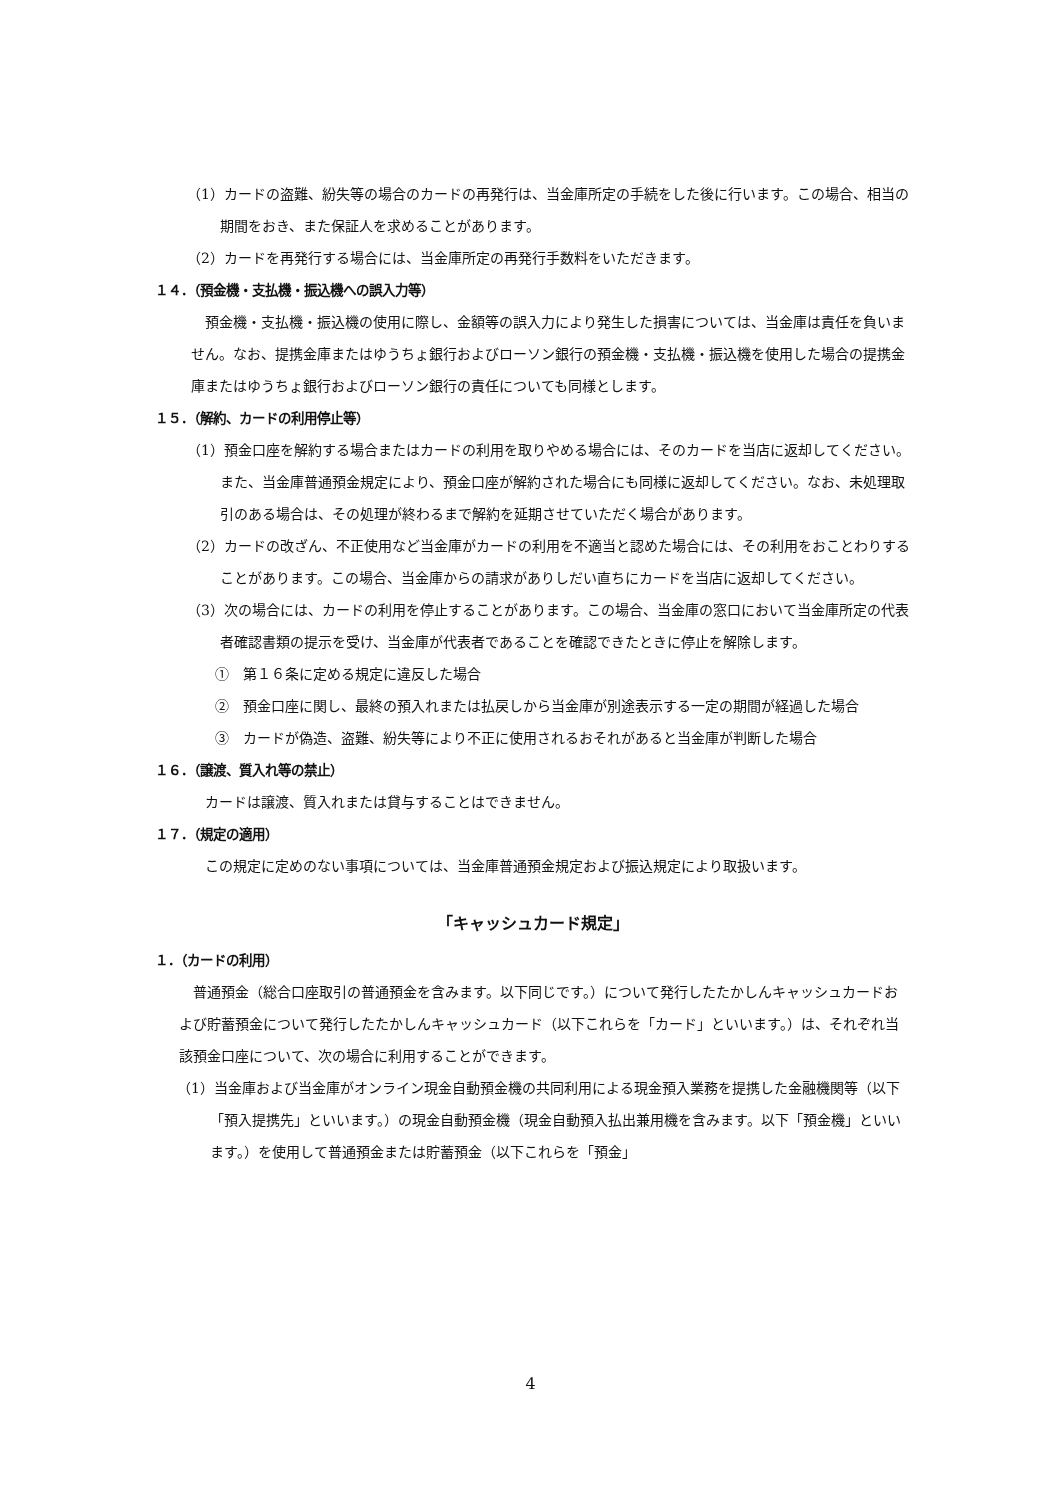（1）カードの盗難、紛失等の場合のカードの再発行は、当金庫所定の手続をした後に行います。この場合、相当の期間をおき、また保証人を求めることがあります。
（2）カードを再発行する場合には、当金庫所定の再発行手数料をいただきます。
１４．（預金機・支払機・振込機への誤入力等）
預金機・支払機・振込機の使用に際し、金額等の誤入力により発生した損害については、当金庫は責任を負いません。なお、提携金庫またはゆうちょ銀行およびローソン銀行の預金機・支払機・振込機を使用した場合の提携金庫またはゆうちょ銀行およびローソン銀行の責任についても同様とします。
１５．（解約、カードの利用停止等）
（1）預金口座を解約する場合またはカードの利用を取りやめる場合には、そのカードを当店に返却してください。また、当金庫普通預金規定により、預金口座が解約された場合にも同様に返却してください。なお、未処理取引のある場合は、その処理が終わるまで解約を延期させていただく場合があります。
（2）カードの改ざん、不正使用など当金庫がカードの利用を不適当と認めた場合には、その利用をおことわりすることがあります。この場合、当金庫からの請求がありしだい直ちにカードを当店に返却してください。
（3）次の場合には、カードの利用を停止することがあります。この場合、当金庫の窓口において当金庫所定の代表者確認書類の提示を受け、当金庫が代表者であることを確認できたときに停止を解除します。
①　第１６条に定める規定に違反した場合
②　預金口座に関し、最終の預入れまたは払戻しから当金庫が別途表示する一定の期間が経過した場合
③　カードが偽造、盗難、紛失等により不正に使用されるおそれがあると当金庫が判断した場合
１６．（譲渡、質入れ等の禁止）
カードは譲渡、質入れまたは貸与することはできません。
１７．（規定の適用）
この規定に定めのない事項については、当金庫普通預金規定および振込規定により取扱います。
「キャッシュカード規定」
１．（カードの利用）
普通預金（総合口座取引の普通預金を含みます。以下同じです。）について発行したたかしんキャッシュカードおよび貯蓄預金について発行したたかしんキャッシュカード（以下これらを「カード」といいます。）は、それぞれ当該預金口座について、次の場合に利用することができます。
（1）当金庫および当金庫がオンライン現金自動預金機の共同利用による現金預入業務を提携した金融機関等（以下「預入提携先」といいます。）の現金自動預金機（現金自動預入払出兼用機を含みます。以下「預金機」といいます。）を使用して普通預金または貯蓄預金（以下これらを「預金」
4